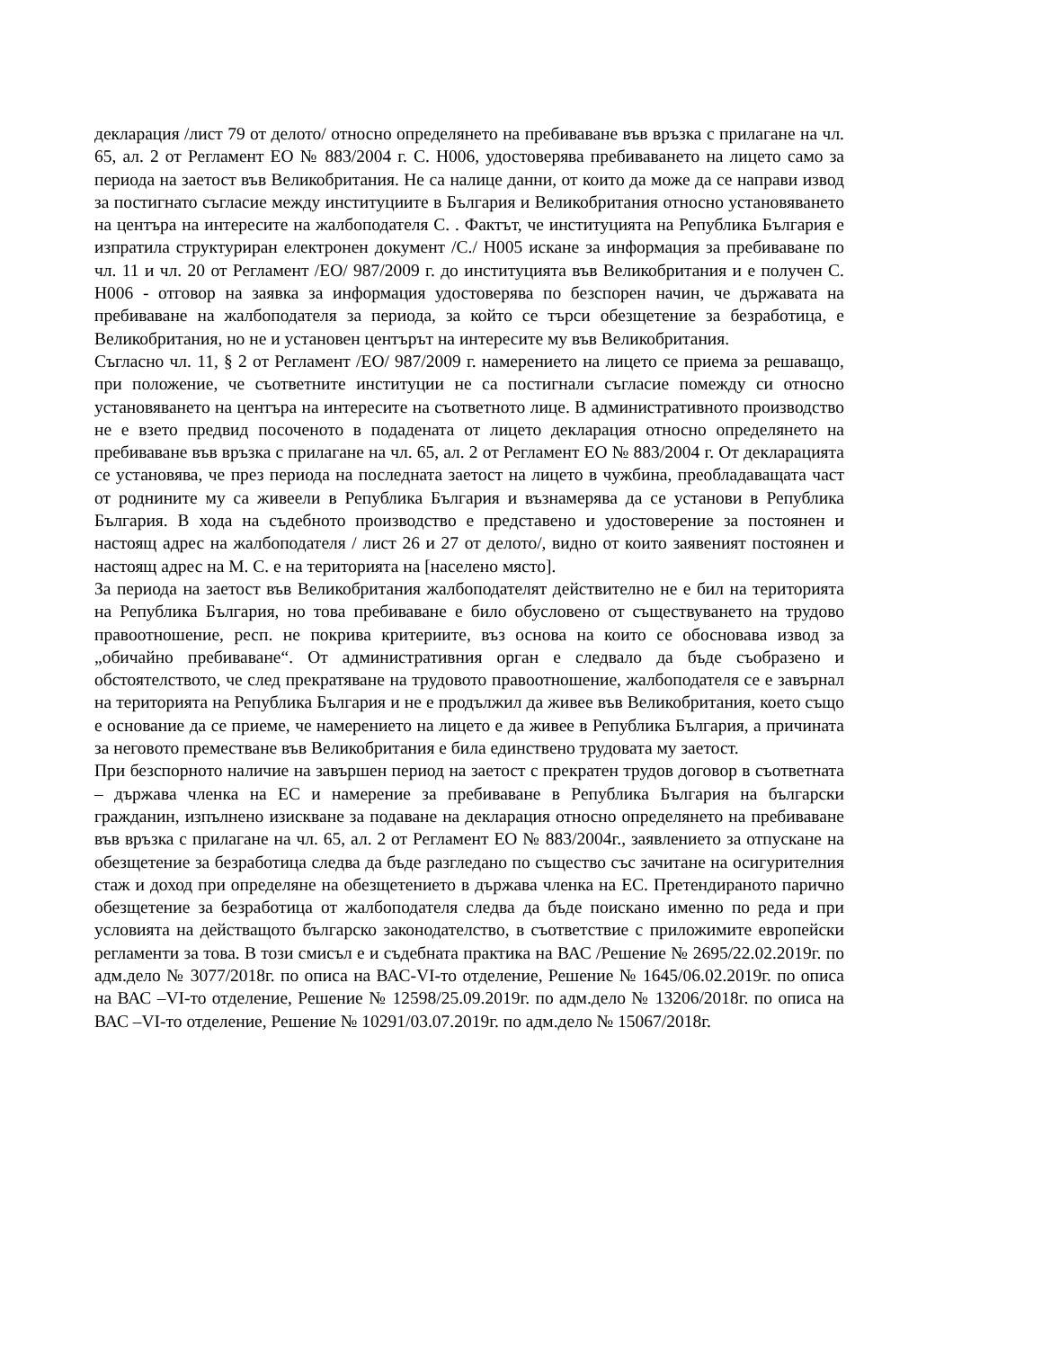декларация /лист 79 от делото/ относно определянето на пребиваване във връзка с прилагане на чл. 65, ал. 2 от Регламент ЕО № 883/2004 г. С. Н006, удостоверява пребиваването на лицето само за периода на заетост във Великобритания. Не са налице данни, от които да може да се направи извод за постигнато съгласие между институциите в България и Великобритания относно установяването на центъра на интересите на жалбоподателя С. . Фактът, че институцията на Република България е изпратила структуриран електронен документ /С./ Н005 искане за информация за пребиваване по чл. 11 и чл. 20 от Регламент /ЕО/ 987/2009 г. до институцията във Великобритания и е получен С. Н006 - отговор на заявка за информация удостоверява по безспорен начин, че държавата на пребиваване на жалбоподателя за периода, за който се търси обезщетение за безработица, е Великобритания, но не и установен центърът на интересите му във Великобритания.
Съгласно чл. 11, § 2 от Регламент /ЕО/ 987/2009 г. намерението на лицето се приема за решаващо, при положение, че съответните институции не са постигнали съгласие помежду си относно установяването на центъра на интересите на съответното лице. В административното производство не е взето предвид посоченото в подадената от лицето декларация относно определянето на пребиваване във връзка с прилагане на чл. 65, ал. 2 от Регламент ЕО № 883/2004 г. От декларацията се установява, че през периода на последната заетост на лицето в чужбина, преобладаващата част от роднините му са живеели в Република България и възнамерява да се установи в Република България. В хода на съдебното производство е представено и удостоверение за постоянен и настоящ адрес на жалбоподателя / лист 26 и 27 от делото/, видно от които заявеният постоянен и настоящ адрес на М. С. е на територията на [населено място].
За периода на заетост във Великобритания жалбоподателят действително не е бил на територията на Република България, но това пребиваване е било обусловено от съществуването на трудово правоотношение, респ. не покрива критериите, въз основа на които се обосновава извод за „обичайно пребиваване“. От административния орган е следвало да бъде съобразено и обстоятелството, че след прекратяване на трудовото правоотношение, жалбоподателя се е завърнал на територията на Република България и не е продължил да живее във Великобритания, което също е основание да се приеме, че намерението на лицето е да живее в Република България, а причината за неговото преместване във Великобритания е била единствено трудовата му заетост.
При безспорното наличие на завършен период на заетост с прекратен трудов договор в съответната – държава членка на ЕС и намерение за пребиваване в Република България на български гражданин, изпълнено изискване за подаване на декларация относно определянето на пребиваване във връзка с прилагане на чл. 65, ал. 2 от Регламент ЕО № 883/2004г., заявлението за отпускане на обезщетение за безработица следва да бъде разгледано по същество със зачитане на осигурителния стаж и доход при определяне на обезщетението в държава членка на ЕС. Претендираното парично обезщетение за безработица от жалбоподателя следва да бъде поискано именно по реда и при условията на действащото българско законодателство, в съответствие с приложимите европейски регламенти за това. В този смисъл е и съдебната практика на ВАС /Решение № 2695/22.02.2019г. по адм.дело № 3077/2018г. по описа на ВАС-VI-то отделение, Решение № 1645/06.02.2019г. по описа на ВАС –VI-то отделение, Решение № 12598/25.09.2019г. по адм.дело № 13206/2018г. по описа на ВАС –VI-то отделение, Решение № 10291/03.07.2019г. по адм.дело № 15067/2018г.